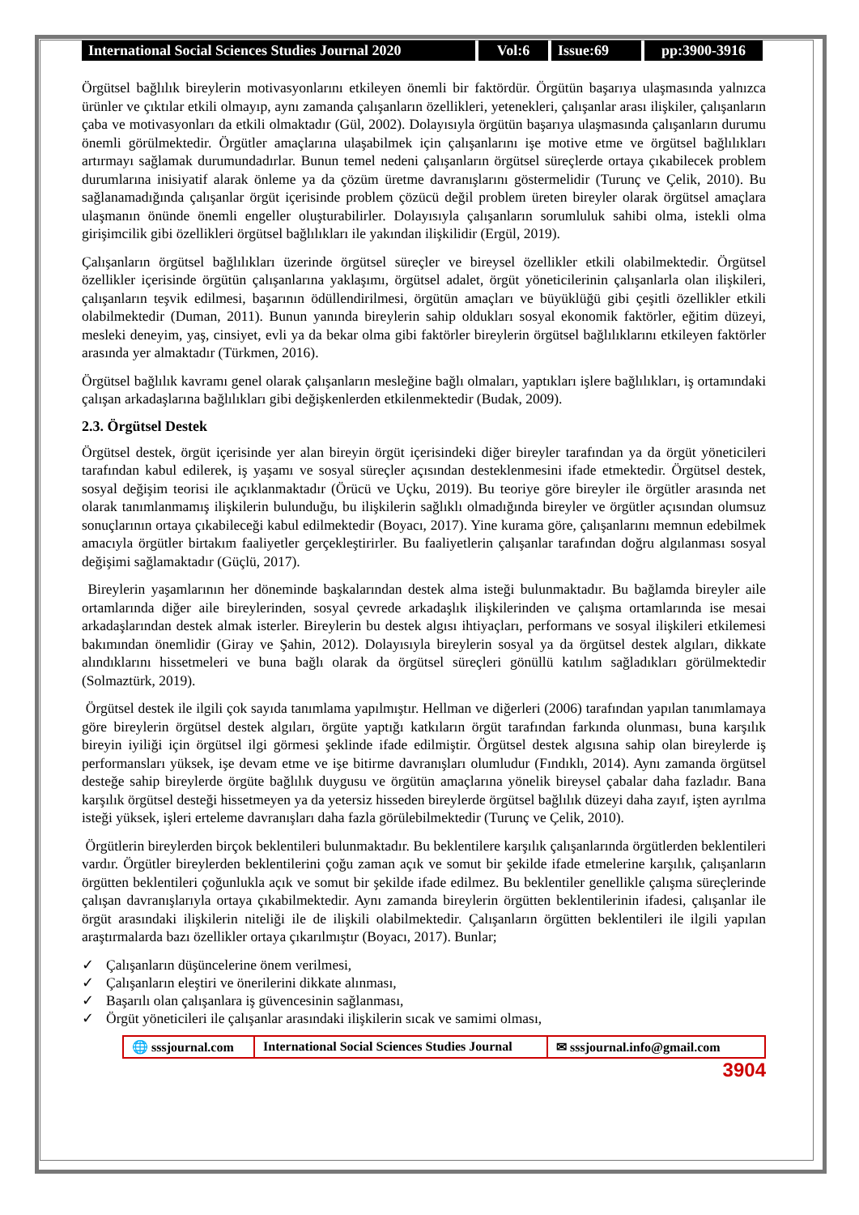International Social Sciences Studies Journal 2020
Vol:6 Issue:69 pp:3900-3916
Örgütsel bağlılık bireylerin motivasyonlarını etkileyen önemli bir faktördür. Örgütün başarıya ulaşmasında yalnızca ürünler ve çıktılar etkili olmayıp, aynı zamanda çalışanların özellikleri, yetenekleri, çalışanlar arası ilişkiler, çalışanların çaba ve motivasyonları da etkili olmaktadır (Gül, 2002). Dolayısıyla örgütün başarıya ulaşmasında çalışanların durumu önemli görülmektedir. Örgütler amaçlarına ulaşabilmek için çalışanlarını işe motive etme ve örgütsel bağlılıkları artırmayı sağlamak durumundadırlar. Bunun temel nedeni çalışanların örgütsel süreçlerde ortaya çıkabilecek problem durumlarına inisiyatif alarak önleme ya da çözüm üretme davranışlarını göstermelidir (Turunç ve Çelik, 2010). Bu sağlanamadığında çalışanlar örgüt içerisinde problem çözücü değil problem üreten bireyler olarak örgütsel amaçlara ulaşmanın önünde önemli engeller oluşturabilirler. Dolayısıyla çalışanların sorumluluk sahibi olma, istekli olma girişimcilik gibi özellikleri örgütsel bağlılıkları ile yakından ilişkilidir (Ergül, 2019).
Çalışanların örgütsel bağlılıkları üzerinde örgütsel süreçler ve bireysel özellikler etkili olabilmektedir. Örgütsel özellikler içerisinde örgütün çalışanlarına yaklaşımı, örgütsel adalet, örgüt yöneticilerinin çalışanlarla olan ilişkileri, çalışanların teşvik edilmesi, başarının ödüllendirilmesi, örgütün amaçları ve büyüklüğü gibi çeşitli özellikler etkili olabilmektedir (Duman, 2011). Bunun yanında bireylerin sahip oldukları sosyal ekonomik faktörler, eğitim düzeyi, mesleki deneyim, yaş, cinsiyet, evli ya da bekar olma gibi faktörler bireylerin örgütsel bağlılıklarını etkileyen faktörler arasında yer almaktadır (Türkmen, 2016).
Örgütsel bağlılık kavramı genel olarak çalışanların mesleğine bağlı olmaları, yaptıkları işlere bağlılıkları, iş ortamındaki çalışan arkadaşlarına bağlılıkları gibi değişkenlerden etkilenmektedir (Budak, 2009).
2.3. Örgütsel Destek
Örgütsel destek, örgüt içerisinde yer alan bireyin örgüt içerisindeki diğer bireyler tarafından ya da örgüt yöneticileri tarafından kabul edilerek, iş yaşamı ve sosyal süreçler açısından desteklenmesini ifade etmektedir. Örgütsel destek, sosyal değişim teorisi ile açıklanmaktadır (Örücü ve Uçku, 2019). Bu teoriye göre bireyler ile örgütler arasında net olarak tanımlanmamış ilişkilerin bulunduğu, bu ilişkilerin sağlıklı olmadığında bireyler ve örgütler açısından olumsuz sonuçlarının ortaya çıkabileceği kabul edilmektedir (Boyacı, 2017). Yine kurama göre, çalışanlarını memnun edebilmek amacıyla örgütler birtakım faaliyetler gerçekleştirirler. Bu faaliyetlerin çalışanlar tarafından doğru algılanması sosyal değişimi sağlamaktadır (Güçlü, 2017).
Bireylerin yaşamlarının her döneminde başkalarından destek alma isteği bulunmaktadır. Bu bağlamda bireyler aile ortamlarında diğer aile bireylerinden, sosyal çevrede arkadaşlık ilişkilerinden ve çalışma ortamlarında ise mesai arkadaşlarından destek almak isterler. Bireylerin bu destek algısı ihtiyaçları, performans ve sosyal ilişkileri etkilemesi bakımından önemlidir (Giray ve Şahin, 2012). Dolayısıyla bireylerin sosyal ya da örgütsel destek algıları, dikkate alındıklarını hissetmeleri ve buna bağlı olarak da örgütsel süreçleri gönüllü katılım sağladıkları görülmektedir (Solmaztürk, 2019).
Örgütsel destek ile ilgili çok sayıda tanımlama yapılmıştır. Hellman ve diğerleri (2006) tarafından yapılan tanımlamaya göre bireylerin örgütsel destek algıları, örgüte yaptığı katkıların örgüt tarafından farkında olunması, buna karşılık bireyin iyiliği için örgütsel ilgi görmesi şeklinde ifade edilmiştir. Örgütsel destek algısına sahip olan bireylerde iş performansları yüksek, işe devam etme ve işe bitirme davranışları olumludur (Fındıklı, 2014). Aynı zamanda örgütsel desteğe sahip bireylerde örgüte bağlılık duygusu ve örgütün amaçlarına yönelik bireysel çabalar daha fazladır. Bana karşılık örgütsel desteği hissetmeyen ya da yetersiz hisseden bireylerde örgütsel bağlılık düzeyi daha zayıf, işten ayrılma isteği yüksek, işleri erteleme davranışları daha fazla görülebilmektedir (Turunç ve Çelik, 2010).
Örgütlerin bireylerden birçok beklentileri bulunmaktadır. Bu beklentilere karşılık çalışanlarında örgütlerden beklentileri vardır. Örgütler bireylerden beklentilerini çoğu zaman açık ve somut bir şekilde ifade etmelerine karşılık, çalışanların örgütten beklentileri çoğunlukla açık ve somut bir şekilde ifade edilmez. Bu beklentiler genellikle çalışma süreçlerinde çalışan davranışlarıyla ortaya çıkabilmektedir. Aynı zamanda bireylerin örgütten beklentilerinin ifadesi, çalışanlar ile örgüt arasındaki ilişkilerin niteliği ile de ilişkili olabilmektedir. Çalışanların örgütten beklentileri ile ilgili yapılan araştırmalarda bazı özellikler ortaya çıkarılmıştır (Boyacı, 2017). Bunlar;
✓ Çalışanların düşüncelerine önem verilmesi,
✓ Çalışanların eleştiri ve önerilerini dikkate alınması,
✓ Başarılı olan çalışanlara iş güvencesinin sağlanması,
✓ Örgüt yöneticileri ile çalışanlar arasındaki ilişkilerin sıcak ve samimi olması,
🌐 sssjournal.com
International Social Sciences Studies Journal
✉ sssjournal.info@gmail.com
3904